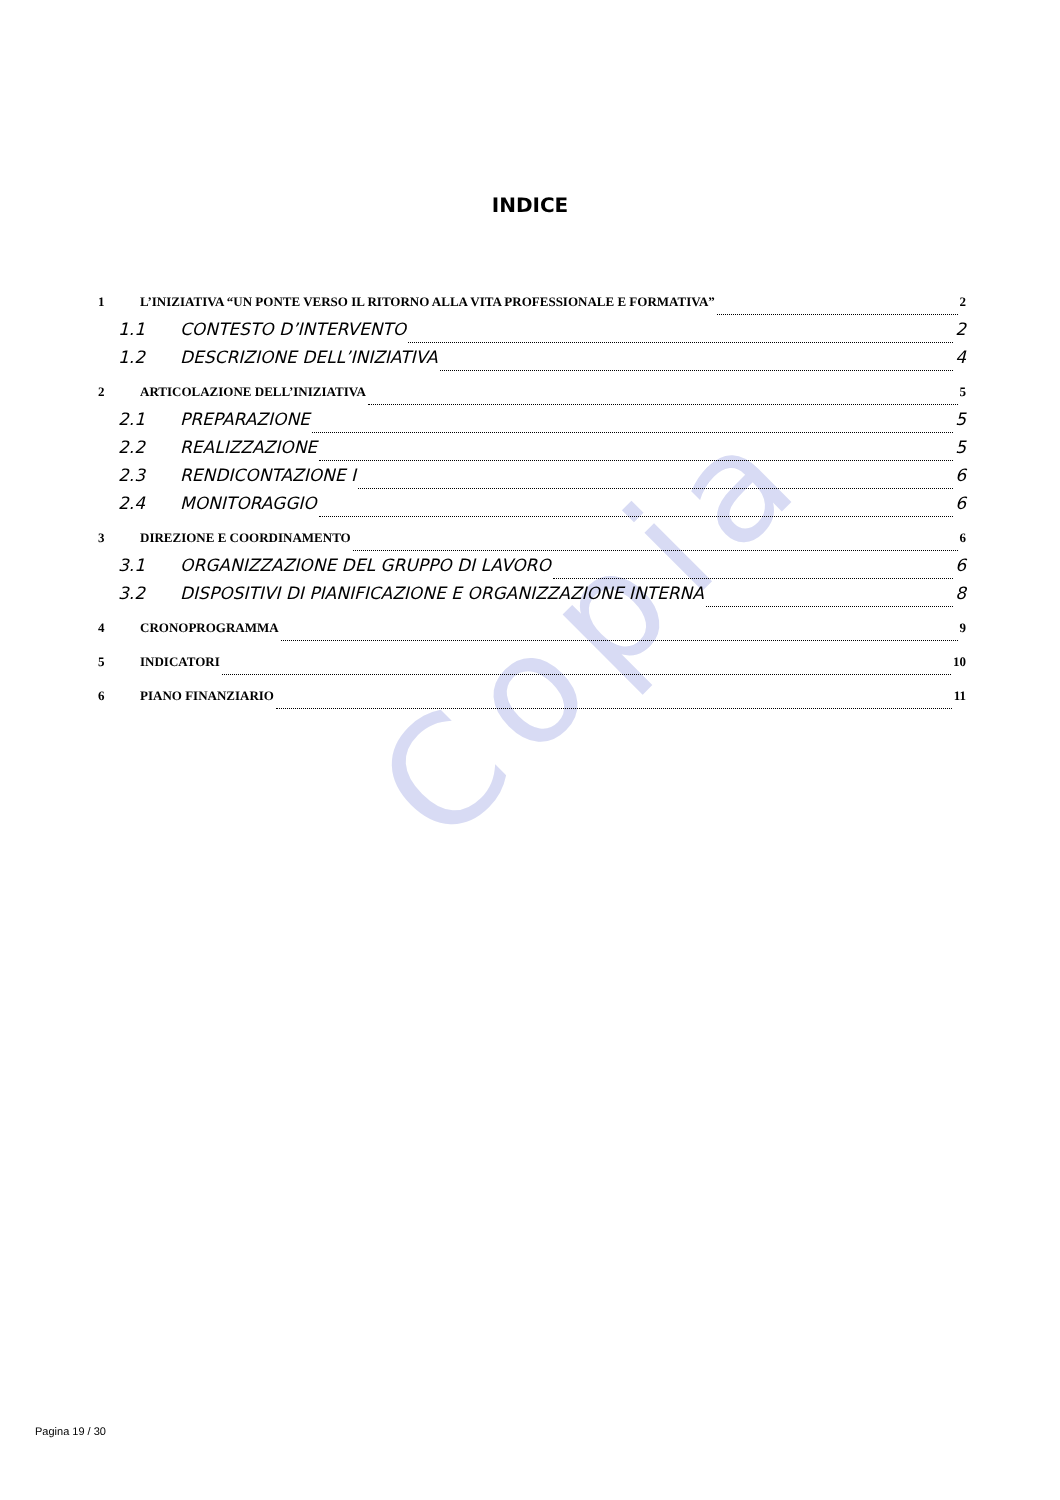Copia
INDICE
1 L’INIZIATIVA “UN PONTE VERSO IL RITORNO ALLA VITA PROFESSIONALE E FORMATIVA” 2
1.1 CONTESTO D’INTERVENTO 2
1.2 DESCRIZIONE DELL’INIZIATIVA 4
2 ARTICOLAZIONE DELL’INIZIATIVA 5
2.1 PREPARAZIONE 5
2.2 REALIZZAZIONE 5
2.3 RENDICONTAZIONE I 6
2.4 MONITORAGGIO 6
3 DIREZIONE E COORDINAMENTO 6
3.1 ORGANIZZAZIONE DEL GRUPPO DI LAVORO 6
3.2 DISPOSITIVI DI PIANIFICAZIONE E ORGANIZZAZIONE INTERNA 8
4 CRONOPROGRAMMA 9
5 INDICATORI 10
6 PIANO FINANZIARIO 11
Pagina 19 / 30